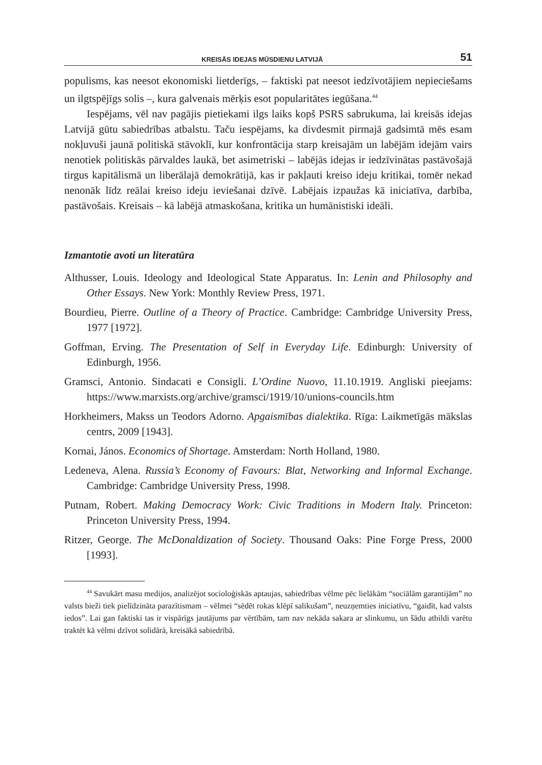KREISĀS IDEJAS MŪSDIENU LATVIJĀ 51
populisms, kas neesot ekonomiski lietderīgs, – faktiski pat neesot iedzīvotājiem nepieciešams un ilgtspējīgs solis –, kura galvenais mērķis esot popularitātes iegūšana.<sup>44</sup>
Iespējams, vēl nav pagājis pietiekami ilgs laiks kopš PSRS sabrukuma, lai kreisās idejas Latvijā gūtu sabiedrības atbalstu. Taču iespējams, ka divdesmit pirmajā gadsimtā mēs esam nokļuvuši jaunā politiskā stāvoklī, kur konfrontācija starp kreisajām un labējām idejām vairs nenotiek politiskās pārvaldes laukā, bet asimetriski – labējās idejas ir iedzīvinātas pastāvošajā tirgus kapitālismā un liberālajā demokrātijā, kas ir pakļauti kreiso ideju kritikai, tomēr nekad nenonāk līdz reālai kreiso ideju ieviešanai dzīvē. Labējais izpaužas kā iniciatīva, darbība, pastāvošais. Kreisais – kā labējā atmaskošana, kritika un humānistiski ideāli.
Izmantotie avoti un literatūra
Althusser, Louis. Ideology and Ideological State Apparatus. In: Lenin and Philosophy and Other Essays. New York: Monthly Review Press, 1971.
Bourdieu, Pierre. Outline of a Theory of Practice. Cambridge: Cambridge University Press, 1977 [1972].
Goffman, Erving. The Presentation of Self in Everyday Life. Edinburgh: University of Edinburgh, 1956.
Gramsci, Antonio. Sindacati e Consigli. L’Ordine Nuovo, 11.10.1919. Angliski pieejams: https://www.marxists.org/archive/gramsci/1919/10/unions-councils.htm
Horkheimers, Makss un Teodors Adorno. Apgaismības dialektika. Rīga: Laikmetīgās mākslas centrs, 2009 [1943].
Kornai, János. Economics of Shortage. Amsterdam: North Holland, 1980.
Ledeneva, Alena. Russia’s Economy of Favours: Blat, Networking and Informal Exchange. Cambridge: Cambridge University Press, 1998.
Putnam, Robert. Making Democracy Work: Civic Traditions in Modern Italy. Princeton: Princeton University Press, 1994.
Ritzer, George. The McDonaldization of Society. Thousand Oaks: Pine Forge Press, 2000 [1993].
<sup>44</sup> Savukārt masu medijos, analizējot socioloģiskās aptaujas, sabiedrības vēlme pēc lielākām “sociālām garantijām” no valsts bieži tiek pielīdzināta parazītismam – vēlmei “sēdēt rokas klēpī salikušam”, neuzņemties iniciatīvu, “gaidīt, kad valsts iedos”. Lai gan faktiski tas ir vispārīgs jautājums par vērtībām, tam nav nekāda sakara ar slinkumu, un šādu atbildi varētu traktēt kā vēlmi dzīvot solidārā, kreisākā sabiedrībā.